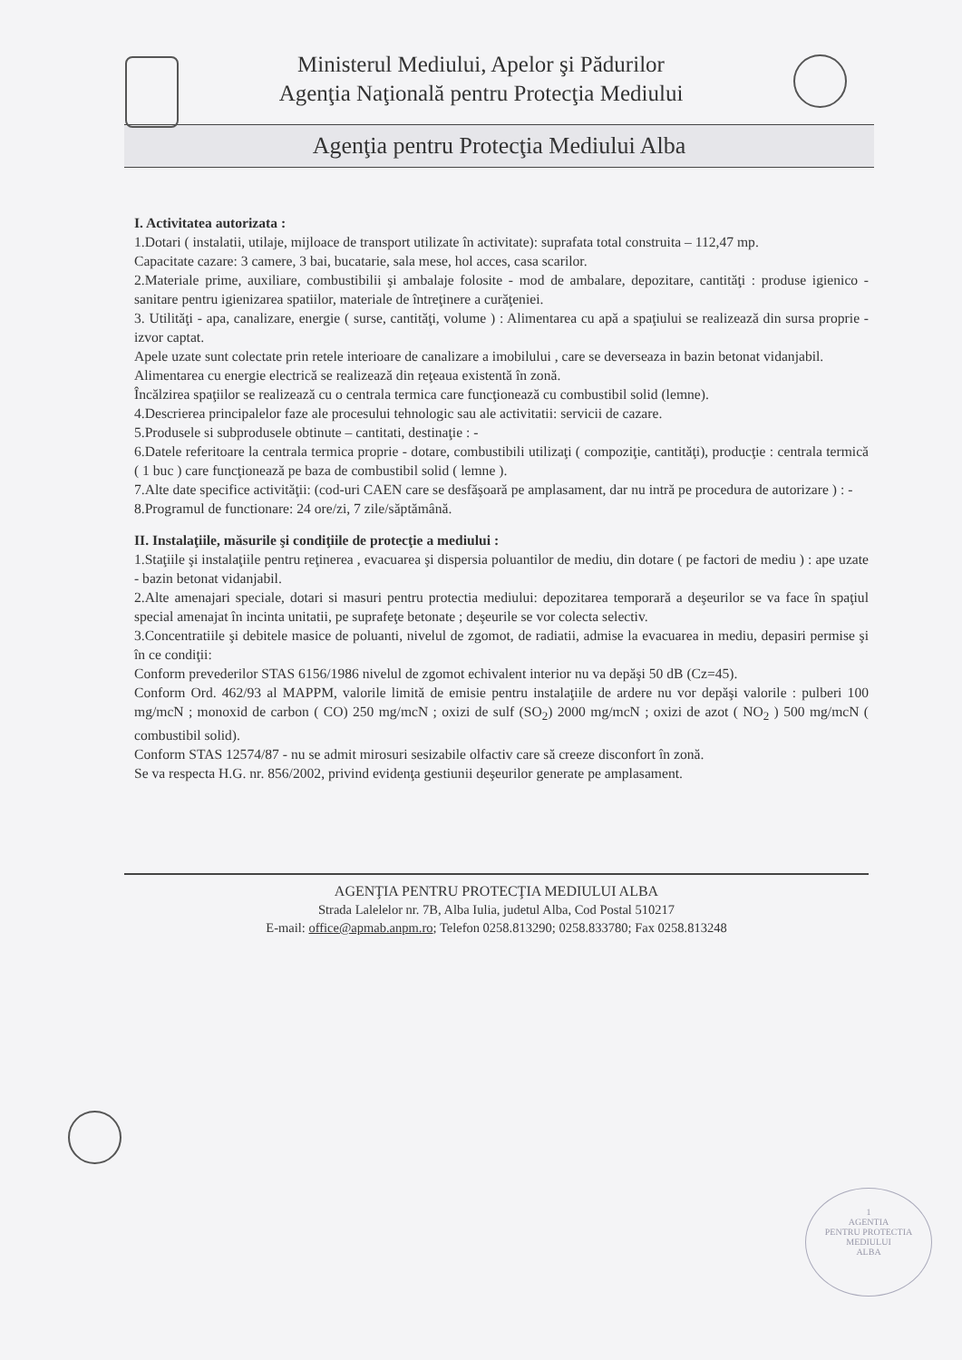Ministerul Mediului, Apelor şi Pădurilor
Agenţia Naţională pentru Protecţia Mediului
Agenţia pentru Protecţia Mediului Alba
I. Activitatea autorizata :
1.Dotari ( instalatii, utilaje, mijloace de transport utilizate în activitate): suprafata total construita – 112,47 mp.
Capacitate cazare: 3 camere, 3 bai, bucatarie, sala mese, hol acces, casa scarilor.
2.Materiale prime, auxiliare, combustibilii şi ambalaje folosite - mod de ambalare, depozitare, cantităţi : produse igienico - sanitare pentru igienizarea spatiilor, materiale de întreţinere a curăţeniei.
3. Utilităţi - apa, canalizare, energie ( surse, cantităţi, volume ) : Alimentarea cu apă a spaţiului se realizează din sursa proprie - izvor captat.
Apele uzate sunt colectate prin retele interioare de canalizare a imobilului , care se deverseaza in bazin betonat vidanjabil.
Alimentarea cu energie electrică se realizează din reţeaua existentă în zonă.
Încălzirea spaţiilor se realizează cu o centrala termica care funcţionează cu combustibil solid (lemne).
4.Descrierea principalelor faze ale procesului tehnologic sau ale activitatii: servicii de cazare.
5.Produsele si subprodusele obtinute – cantitati, destinaţie : -
6.Datele referitoare la centrala termica proprie - dotare, combustibili utilizaţi ( compoziţie, cantităţi), producţie : centrala termică ( 1 buc ) care funcţionează pe baza de combustibil solid ( lemne ).
7.Alte date specifice activităţii: (cod-uri CAEN care se desfăşoară pe amplasament, dar nu intră pe procedura de autorizare ) : -
8.Programul de functionare: 24 ore/zi, 7 zile/săptămână.
II. Instalaţiile, măsurile şi condiţiile de protecţie a mediului :
1.Staţiile şi instalaţiile pentru reţinerea , evacuarea şi dispersia poluantilor de mediu, din dotare ( pe factori de mediu ) : ape uzate - bazin betonat vidanjabil.
2.Alte amenajari speciale, dotari si masuri pentru protectia mediului: depozitarea temporară a deşeurilor se va face în spaţiul special amenajat în incinta unitatii, pe suprafeţe betonate ; deşeurile se vor colecta selectiv.
3.Concentratiile şi debitele masice de poluanti, nivelul de zgomot, de radiatii, admise la evacuarea in mediu, depasiri permise şi în ce condiţii:
Conform prevederilor STAS 6156/1986 nivelul de zgomot echivalent interior nu va depăşi 50 dB (Cz=45).
Conform Ord. 462/93 al MAPPM, valorile limită de emisie pentru instalaţiile de ardere nu vor depăşi valorile : pulberi 100 mg/mcN ; monoxid de carbon ( CO) 250 mg/mcN ; oxizi de sulf (SO<sub>2</sub>) 2000 mg/mcN ; oxizi de azot ( NO<sub>2</sub> ) 500 mg/mcN ( combustibil solid).
Conform STAS 12574/87 - nu se admit mirosuri sesizabile olfactiv care să creeze disconfort în zonă.
Se va respecta H.G. nr. 856/2002, privind evidenţa gestiunii deşeurilor generate pe amplasament.
AGENŢIA PENTRU PROTECŢIA MEDIULUI ALBA
Strada Lalelelor nr. 7B, Alba Iulia, judetul Alba, Cod Postal 510217
E-mail: office@apmab.anpm.ro; Telefon 0258.813290; 0258.833780; Fax 0258.813248
1
AGENTIA
PENTRU PROTECTIA
MEDIULUI
ALBA